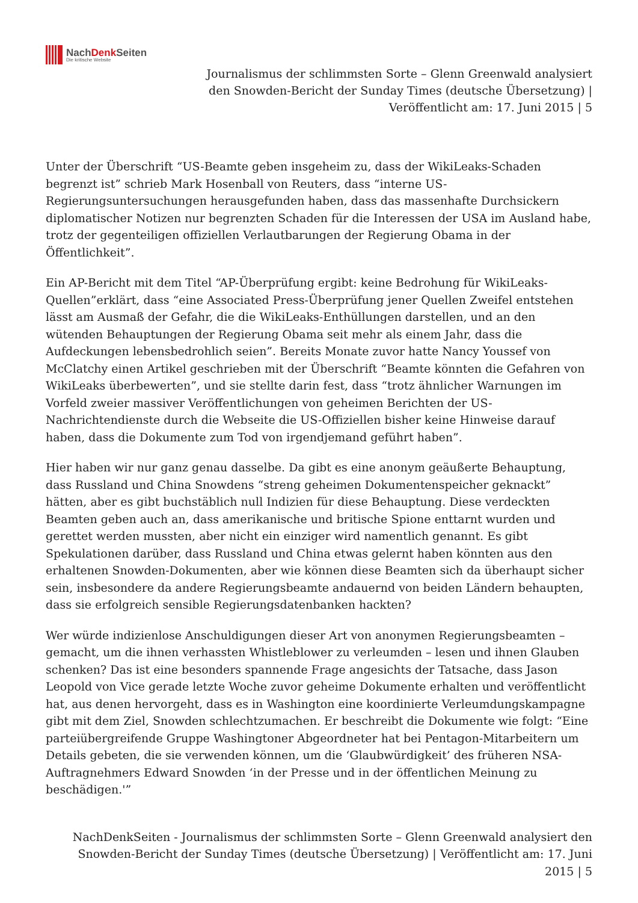NachDenk Seiten
Die kritische Website
Journalismus der schlimmsten Sorte – Glenn Greenwald analysiert den Snowden-Bericht der Sunday Times (deutsche Übersetzung) | Veröffentlicht am: 17. Juni 2015 | 5
Unter der Überschrift “US-Beamte geben insgeheim zu, dass der WikiLeaks-Schaden begrenzt ist” schrieb Mark Hosenball von Reuters, dass “interne US-Regierungsuntersuchungen herausgefunden haben, dass das massenhafte Durchsickern diplomatischer Notizen nur begrenzten Schaden für die Interessen der USA im Ausland habe, trotz der gegenteiligen offiziellen Verlautbarungen der Regierung Obama in der Öffentlichkeit”.
Ein AP-Bericht mit dem Titel “AP-Überprüfung ergibt: keine Bedrohung für WikiLeaks-Quellen”erklärt, dass “eine Associated Press-Überprüfung jener Quellen Zweifel entstehen lässt am Ausmaß der Gefahr, die die WikiLeaks-Enthüllungen darstellen, und an den wütenden Behauptungen der Regierung Obama seit mehr als einem Jahr, dass die Aufdeckungen lebensbedrohlich seien”. Bereits Monate zuvor hatte Nancy Youssef von McClatchy einen Artikel geschrieben mit der Überschrift “Beamte könnten die Gefahren von WikiLeaks überbewerten”, und sie stellte darin fest, dass “trotz ähnlicher Warnungen im Vorfeld zweier massiver Veröffentlichungen von geheimen Berichten der US-Nachrichtendienste durch die Webseite die US-Offiziellen bisher keine Hinweise darauf haben, dass die Dokumente zum Tod von irgendjemand geführt haben”.
Hier haben wir nur ganz genau dasselbe. Da gibt es eine anonym geäußerte Behauptung, dass Russland und China Snowdens “streng geheimen Dokumentenspeicher geknackt” hätten, aber es gibt buchstäblich null Indizien für diese Behauptung. Diese verdeckten Beamten geben auch an, dass amerikanische und britische Spione enttarnt wurden und gerettet werden mussten, aber nicht ein einziger wird namentlich genannt. Es gibt Spekulationen darüber, dass Russland und China etwas gelernt haben könnten aus den erhaltenen Snowden-Dokumenten, aber wie können diese Beamten sich da überhaupt sicher sein, insbesondere da andere Regierungsbeamte andauernd von beiden Ländern behaupten, dass sie erfolgreich sensible Regierungsdatenbanken hackten?
Wer würde indizienlose Anschuldigungen dieser Art von anonymen Regierungsbeamten – gemacht, um die ihnen verhassten Whistleblower zu verleumden – lesen und ihnen Glauben schenken? Das ist eine besonders spannende Frage angesichts der Tatsache, dass Jason Leopold von Vice gerade letzte Woche zuvor geheime Dokumente erhalten und veröffentlicht hat, aus denen hervorgeht, dass es in Washington eine koordinierte Verleumdungskampagne gibt mit dem Ziel, Snowden schlechtzumachen. Er beschreibt die Dokumente wie folgt: “Eine parteiübergreifende Gruppe Washingtoner Abgeordneter hat bei Pentagon-Mitarbeitern um Details gebeten, die sie verwenden können, um die ‘Glaubwürdigkeit’ des früheren NSA-Auftragnehmers Edward Snowden ‘in der Presse und in der öffentlichen Meinung zu beschädigen.'”
NachDenkSeiten - Journalismus der schlimmsten Sorte – Glenn Greenwald analysiert den Snowden-Bericht der Sunday Times (deutsche Übersetzung) | Veröffentlicht am: 17. Juni 2015 | 5